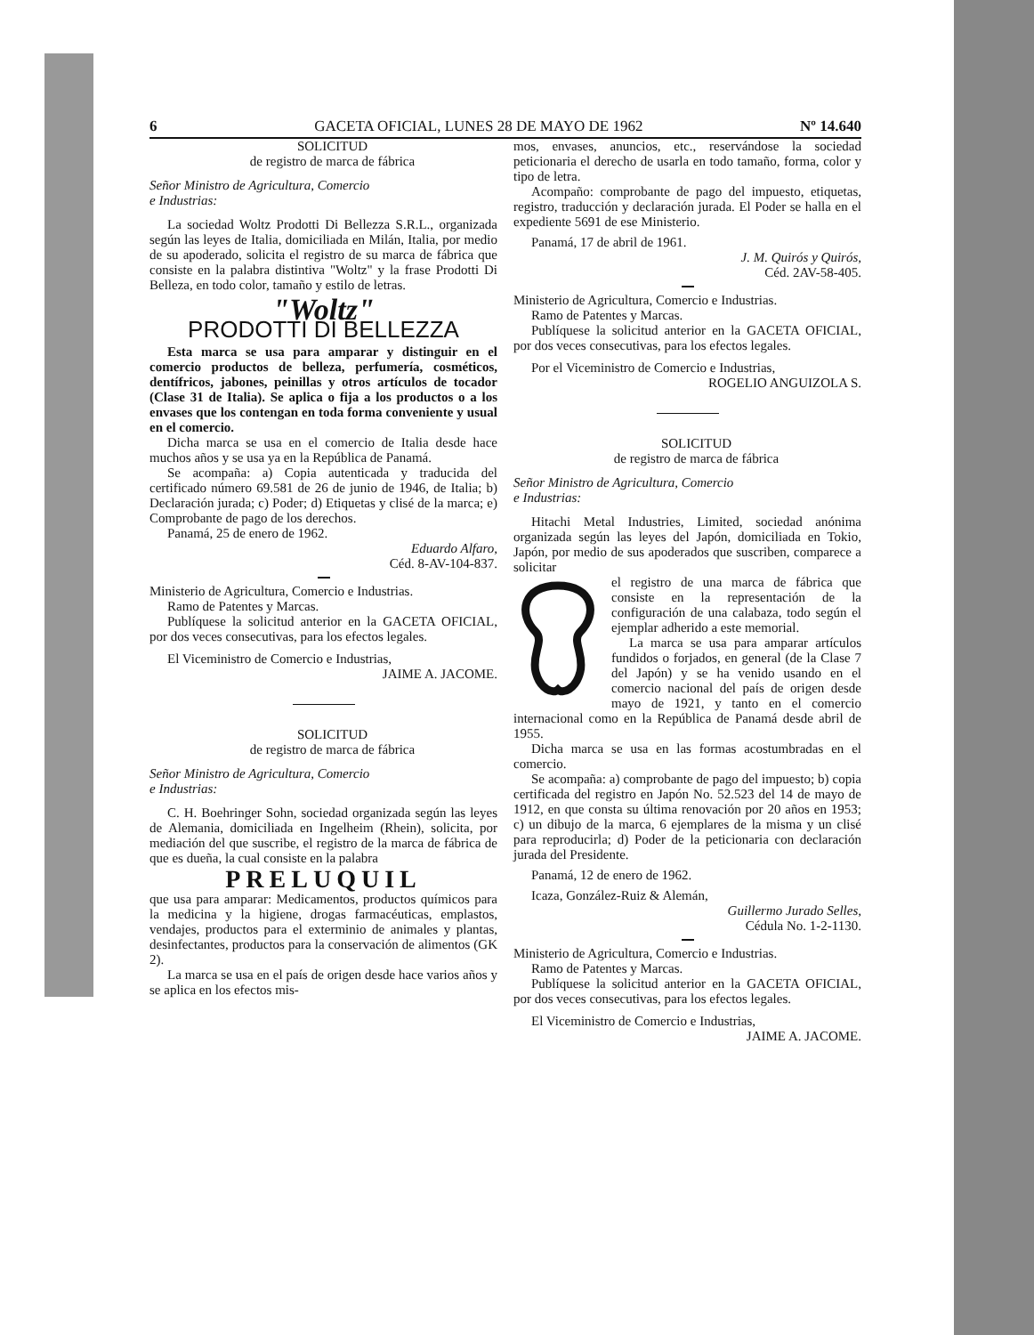6 GACETA OFICIAL, LUNES 28 DE MAYO DE 1962 Nº 14.640
SOLICITUD
de registro de marca de fábrica
Señor Ministro de Agricultura, Comercio
e Industrias:
La sociedad Woltz Prodotti Di Bellezza S.R.L., organizada según las leyes de Italia, domiciliada en Milán, Italia, por medio de su apoderado, solicita el registro de su marca de fábrica que consiste en la palabra distintiva "Woltz" y la frase Prodotti Di Belleza, en todo color, tamaño y estilo de letras.
"Woltz"
PRODOTTI DI BELLEZZA
Esta marca se usa para amparar y distinguir en el comercio productos de belleza, perfumería, cosméticos, dentífricos, jabones, peinillas y otros artículos de tocador (Clase 31 de Italia). Se aplica o fija a los productos o a los envases que los contengan en toda forma conveniente y usual en el comercio.
Dicha marca se usa en el comercio de Italia desde hace muchos años y se usa ya en la República de Panamá.
Se acompaña: a) Copia autenticada y traducida del certificado número 69.581 de 26 de junio de 1946, de Italia; b) Declaración jurada; c) Poder; d) Etiquetas y clisé de la marca; e) Comprobante de pago de los derechos.
Panamá, 25 de enero de 1962.
Eduardo Alfaro,
Céd. 8-AV-104-837.
Ministerio de Agricultura, Comercio e Industrias.
Ramo de Patentes y Marcas.
Publíquese la solicitud anterior en la GACETA OFICIAL, por dos veces consecutivas, para los efectos legales.
El Viceministro de Comercio e Industrias,
JAIME A. JACOME.
SOLICITUD
de registro de marca de fábrica
Señor Ministro de Agricultura, Comercio
e Industrias:
C. H. Boehringer Sohn, sociedad organizada según las leyes de Alemania, domiciliada en Ingelheim (Rhein), solicita, por mediación del que suscribe, el registro de la marca de fábrica de que es dueña, la cual consiste en la palabra
PRELUQUIL
que usa para amparar: Medicamentos, productos químicos para la medicina y la higiene, drogas farmacéuticas, emplastos, vendajes, productos para el exterminio de animales y plantas, desinfectantes, productos para la conservación de alimentos (GK 2).
La marca se usa en el país de origen desde hace varios años y se aplica en los efectos mis-
mos, envases, anuncios, etc., reservándose la sociedad peticionaria el derecho de usarla en todo tamaño, forma, color y tipo de letra.
Acompaño: comprobante de pago del impuesto, etiquetas, registro, traducción y declaración jurada. El Poder se halla en el expediente 5691 de ese Ministerio.
Panamá, 17 de abril de 1961.
J. M. Quirós y Quirós,
Céd. 2AV-58-405.
Ministerio de Agricultura, Comercio e Industrias.
Ramo de Patentes y Marcas.
Publíquese la solicitud anterior en la GACETA OFICIAL, por dos veces consecutivas, para los efectos legales.
Por el Viceministro de Comercio e Industrias,
ROGELIO ANGUIZOLA S.
SOLICITUD
de registro de marca de fábrica
Señor Ministro de Agricultura, Comercio
e Industrias:
Hitachi Metal Industries, Limited, sociedad anónima organizada según las leyes del Japón, domiciliada en Tokio, Japón, por medio de sus apoderados que suscriben, comparece a solicitar
el registro de una marca de fábrica que consiste en la representación de la configuración de una calabaza, todo según el ejemplar adherido a este memorial.
La marca se usa para amparar artículos fundidos o forjados, en general (de la Clase 7 del Japón) y se ha venido usando en el comercio nacional del país de origen desde mayo de 1921, y tanto en el comercio internacional como en la República de Panamá desde abril de 1955.
Dicha marca se usa en las formas acostumbradas en el comercio.
Se acompaña: a) comprobante de pago del impuesto; b) copia certificada del registro en Japón No. 52.523 del 14 de mayo de 1912, en que consta su última renovación por 20 años en 1953; c) un dibujo de la marca, 6 ejemplares de la misma y un clisé para reproducirla; d) Poder de la peticionaria con declaración jurada del Presidente.
Panamá, 12 de enero de 1962.
Icaza, González-Ruiz & Alemán,
Guillermo Jurado Selles,
Cédula No. 1-2-1130.
Ministerio de Agricultura, Comercio e Industrias.
Ramo de Patentes y Marcas.
Publíquese la solicitud anterior en la GACETA OFICIAL, por dos veces consecutivas, para los efectos legales.
El Viceministro de Comercio e Industrias,
JAIME A. JACOME.